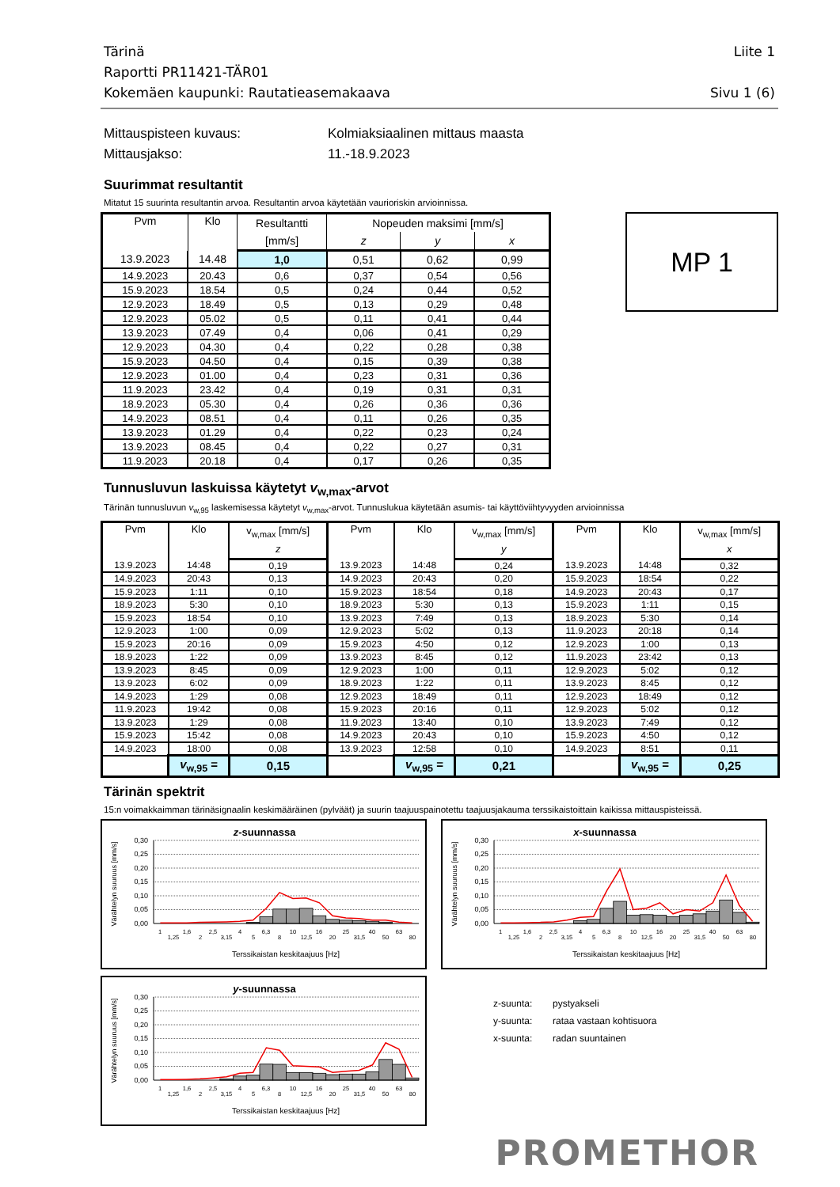Tärinä Liite 1
Raportti PR11421-TÄR01
Kokemäen kaupunki: Rautatieasemakaava Sivu 1 (6)
Mittauspisteen kuvaus: Kolmiaksiaalinen mittaus maasta Mittausjakso: 11.-18.9.2023
Suurimmat resultantit
Mitatut 15 suurinta resultantin arvoa. Resultantin arvoa käytetään vaurioriskin arvioinnissa.
| Pvm | Klo | Resultantti | Nopeuden maksimi [mm/s] | | |
| --- | --- | --- | --- | --- | --- |
| | | [mm/s] | z | y | x |
| 13.9.2023 | 14.48 | 1,0 | 0,51 | 0,62 | 0,99 |
| 14.9.2023 | 20.43 | 0,6 | 0,37 | 0,54 | 0,56 |
| 15.9.2023 | 18.54 | 0,5 | 0,24 | 0,44 | 0,52 |
| 12.9.2023 | 18.49 | 0,5 | 0,13 | 0,29 | 0,48 |
| 12.9.2023 | 05.02 | 0,5 | 0,11 | 0,41 | 0,44 |
| 13.9.2023 | 07.49 | 0,4 | 0,06 | 0,41 | 0,29 |
| 12.9.2023 | 04.30 | 0,4 | 0,22 | 0,28 | 0,38 |
| 15.9.2023 | 04.50 | 0,4 | 0,15 | 0,39 | 0,38 |
| 12.9.2023 | 01.00 | 0,4 | 0,23 | 0,31 | 0,36 |
| 11.9.2023 | 23.42 | 0,4 | 0,19 | 0,31 | 0,31 |
| 18.9.2023 | 05.30 | 0,4 | 0,26 | 0,36 | 0,36 |
| 14.9.2023 | 08.51 | 0,4 | 0,11 | 0,26 | 0,35 |
| 13.9.2023 | 01.29 | 0,4 | 0,22 | 0,23 | 0,24 |
| 13.9.2023 | 08.45 | 0,4 | 0,22 | 0,27 | 0,31 |
| 11.9.2023 | 20.18 | 0,4 | 0,17 | 0,26 | 0,35 |
MP 1
Tunnusluvun laskuissa käytetyt v<sub>w,max</sub>-arvot
Tärinän tunnusluvun v<sub>w,95</sub> laskemisessa käytetyt v<sub>w,max</sub>-arvot. Tunnuslukua käytetään asumis- tai käyttöviihtyvyyden arvioinnissa
| Pvm | Klo | v<sub>w,max</sub> [mm/s] | Pvm | Klo | v<sub>w,max</sub> [mm/s] | Pvm | Klo | v<sub>w,max</sub> [mm/s] |
| --- | --- | --- | --- | --- | --- | --- | --- | --- |
| | | z | | | y | | | x |
| 13.9.2023 | 14:48 | 0,19 | 13.9.2023 | 14:48 | 0,24 | 13.9.2023 | 14:48 | 0,32 |
| 14.9.2023 | 20:43 | 0,13 | 14.9.2023 | 20:43 | 0,20 | 15.9.2023 | 18:54 | 0,22 |
| 15.9.2023 | 1:11 | 0,10 | 15.9.2023 | 18:54 | 0,18 | 14.9.2023 | 20:43 | 0,17 |
| 18.9.2023 | 5:30 | 0,10 | 18.9.2023 | 5:30 | 0,13 | 15.9.2023 | 1:11 | 0,15 |
| 15.9.2023 | 18:54 | 0,10 | 13.9.2023 | 7:49 | 0,13 | 18.9.2023 | 5:30 | 0,14 |
| 12.9.2023 | 1:00 | 0,09 | 12.9.2023 | 5:02 | 0,13 | 11.9.2023 | 20:18 | 0,14 |
| 15.9.2023 | 20:16 | 0,09 | 15.9.2023 | 4:50 | 0,12 | 12.9.2023 | 1:00 | 0,13 |
| 18.9.2023 | 1:22 | 0,09 | 13.9.2023 | 8:45 | 0,12 | 11.9.2023 | 23:42 | 0,13 |
| 13.9.2023 | 8:45 | 0,09 | 12.9.2023 | 1:00 | 0,11 | 12.9.2023 | 5:02 | 0,12 |
| 13.9.2023 | 6:02 | 0,09 | 18.9.2023 | 1:22 | 0,11 | 13.9.2023 | 8:45 | 0,12 |
| 14.9.2023 | 1:29 | 0,08 | 12.9.2023 | 18:49 | 0,11 | 12.9.2023 | 18:49 | 0,12 |
| 11.9.2023 | 19:42 | 0,08 | 15.9.2023 | 20:16 | 0,11 | 12.9.2023 | 5:02 | 0,12 |
| 13.9.2023 | 1:29 | 0,08 | 11.9.2023 | 13:40 | 0,10 | 13.9.2023 | 7:49 | 0,12 |
| 15.9.2023 | 15:42 | 0,08 | 14.9.2023 | 20:43 | 0,10 | 15.9.2023 | 4:50 | 0,12 |
| 14.9.2023 | 18:00 | 0,08 | 13.9.2023 | 12:58 | 0,10 | 14.9.2023 | 8:51 | 0,11 |
| | v<sub>w,95</sub> = | 0,15 | | v<sub>w,95</sub> = | 0,21 | | v<sub>w,95</sub> = | 0,25 |
Tärinän spektrit
15:n voimakkaimman tärinäsignaalin keskimääräinen (pylväät) ja suurin taajuuspainotettu taajuusjakauma terssikaistoittain kaikissa mittauspisteissä.
z-suunnassa
Värähtelyn suuruus [mm/s]
0,30
0,25
0,20
0,15
0,10
0,05
0,00
1
1,25
1,6
2
2,5
3,15
4
5
6,3
8
10
12,5
16
20
25
31,5
40
50
63
80
Terssikaistan keskitaajuus [Hz]
x-suunnassa
Värähtelyn suuruus [mm/s]
0,30
0,25
0,20
0,15
0,10
0,05
0,00
1
1,25
1,6
2
2,5
3,15
4
5
6,3
8
10
12,5
16
20
25
31,5
40
50
63
80
Terssikaistan keskitaajuus [Hz]
y-suunnassa
Värähtelyn suuruus [mm/s]
0,30
0,25
0,20
0,15
0,10
0,05
0,00
1
1,25
1,6
2
2,5
3,15
4
5
6,3
8
10
12,5
16
20
25
31,5
40
50
63
80
Terssikaistan keskitaajuus [Hz]
z-suunta: pystyakseli y-suunta: rataa vastaan kohtisuora x-suunta: radan suuntainen
PROMETHOR